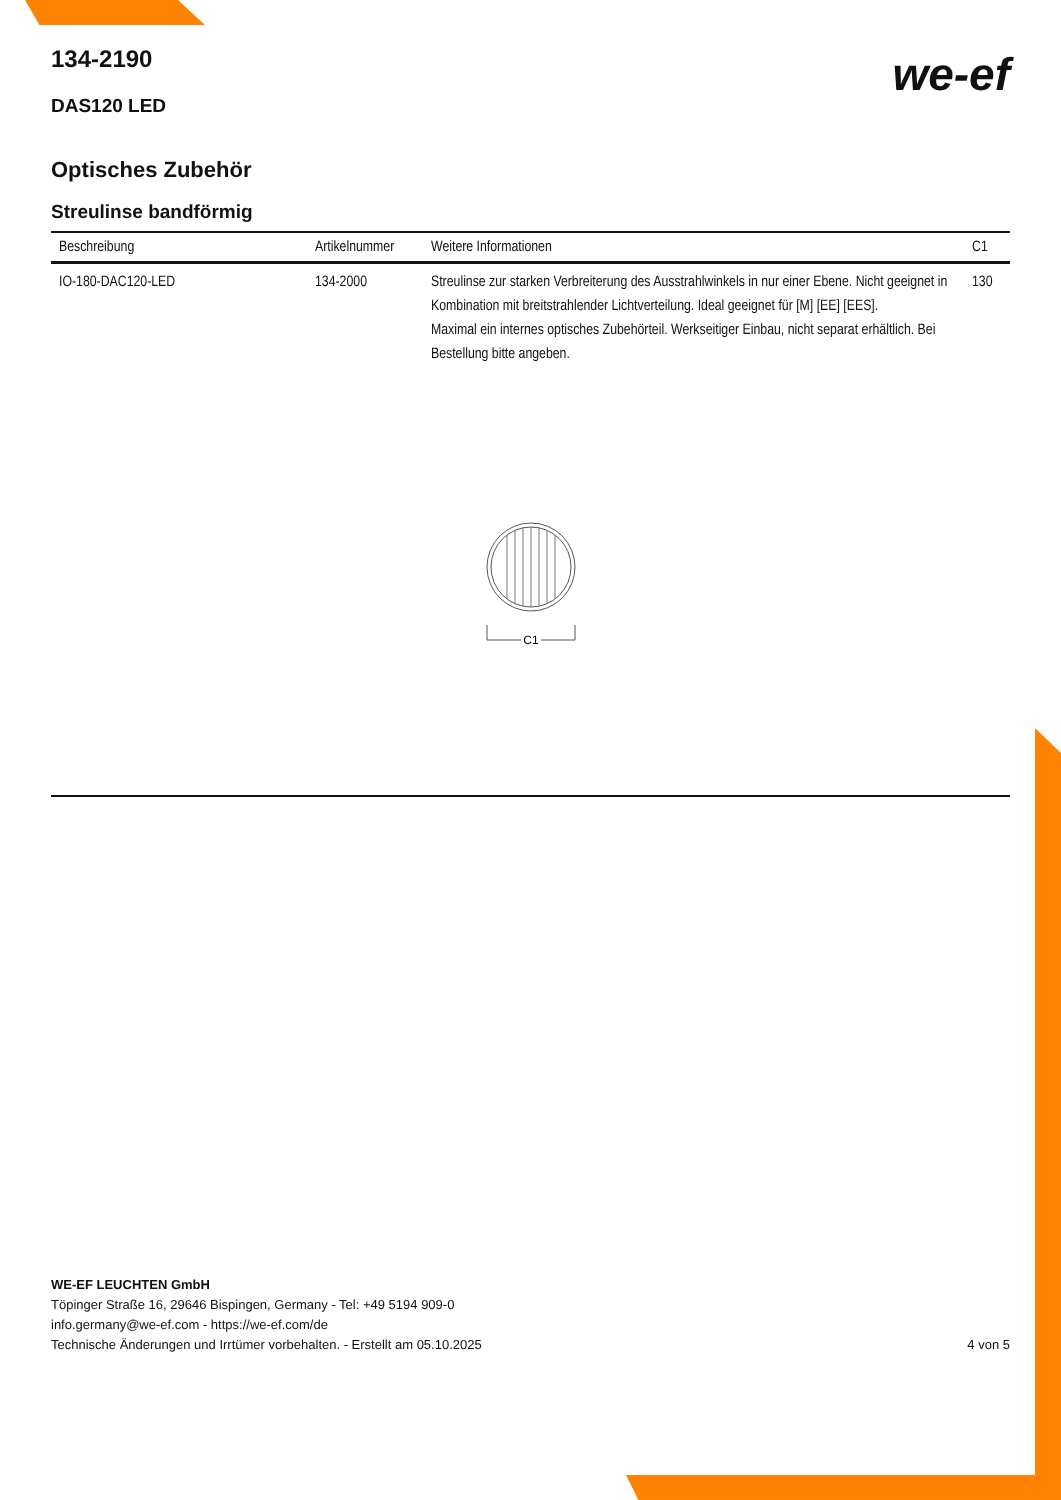134-2190
DAS120 LED
we-ef
Optisches Zubehör
Streulinse bandförmig
| Beschreibung | Artikelnummer | Weitere Informationen | C1 |
| --- | --- | --- | --- |
| IO-180-DAC120-LED | 134-2000 | Streulinse zur starken Verbreiterung des Ausstrahlwinkels in nur einer Ebene. Nicht geeignet in Kombination mit breitstrahlender Lichtverteilung. Ideal geeignet für [M] [EE] [EES]. Maximal ein internes optisches Zubehörteil. Werkseitiger Einbau, nicht separat erhältlich. Bei Bestellung bitte angeben. | 130 |
C1
WE-EF LEUCHTEN GmbH
Töpinger Straße 16, 29646 Bispingen, Germany - Tel: +49 5194 909-0
info.germany@we-ef.com - https://we-ef.com/de
Technische Änderungen und Irrtümer vorbehalten. - Erstellt am 05.10.2025 4 von 5